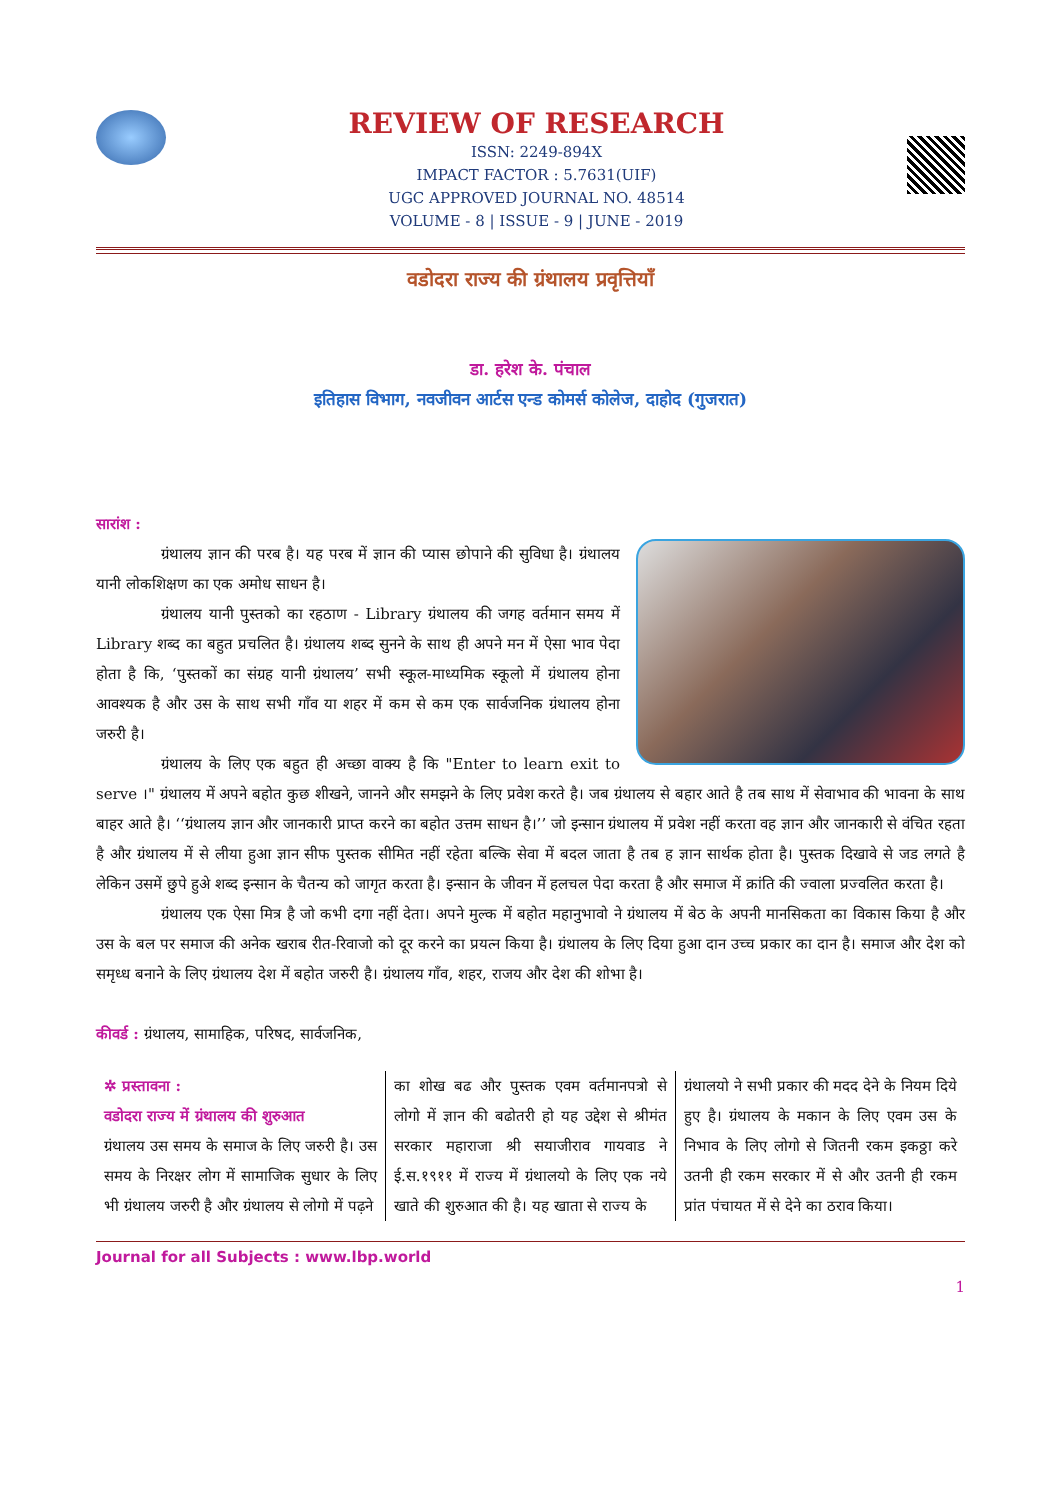REVIEW OF RESEARCH
ISSN: 2249-894X
IMPACT FACTOR : 5.7631(UIF)
UGC APPROVED JOURNAL NO. 48514
VOLUME - 8 | ISSUE - 9 | JUNE - 2019
वडोदरा राज्य की ग्रंथालय प्रवृत्तियाँ
डा. हरेश के. पंचाल
इतिहास विभाग, नवजीवन आर्टस एन्ड कोमर्स कोलेज, दाहोद (गुजरात)
सारांश :
ग्रंथालय ज्ञान की परब है। यह परब में ज्ञान की प्यास छोपाने की सुविधा है। ग्रंथालय यानी लोकशिक्षण का एक अमोध साधन है।
ग्रंथालय यानी पुस्तको का रहठाण - Library ग्रंथालय की जगह वर्तमान समय में Library शब्द का बहुत प्रचलित है। ग्रंथालय शब्द सुनने के साथ ही अपने मन में ऐसा भाव पेदा होता है कि, ‘पुस्तकों का संग्रह यानी ग्रंथालय’ सभी स्कूल-माध्यमिक स्कूलो में ग्रंथालय होना आवश्यक है और उस के साथ सभी गाँव या शहर में कम से कम एक सार्वजनिक ग्रंथालय होना जरुरी है।
ग्रंथालय के लिए एक बहुत ही अच्छा वाक्य है कि "Enter to learn exit to serve ।" ग्रंथालय में अपने बहोत कुछ शीखने, जानने और समझने के लिए प्रवेश करते है। जब ग्रंथालय से बहार आते है तब साथ में सेवाभाव की भावना के साथ बाहर आते है। ‘‘ग्रंथालय ज्ञान और जानकारी प्राप्त करने का बहोत उत्तम साधन है।’’ जो इन्सान ग्रंथालय में प्रवेश नहीं करता वह ज्ञान और जानकारी से वंचित रहता है और ग्रंथालय में से लीया हुआ ज्ञान सीफ पुस्तक सीमित नहीं रहेता बल्कि सेवा में बदल जाता है तब ह ज्ञान सार्थक होता है। पुस्तक दिखावे से जड लगते है लेकिन उसमें छुपे हुअे शब्द इन्सान के चैतन्य को जागृत करता है। इन्सान के जीवन में हलचल पेदा करता है और समाज में क्रांति की ज्वाला प्रज्वलित करता है।
ग्रंथालय एक ऐसा मित्र है जो कभी दगा नहीं देता। अपने मुल्क में बहोत महानुभावो ने ग्रंथालय में बेठ के अपनी मानसिकता का विकास किया है और उस के बल पर समाज की अनेक खराब रीत-रिवाजो को दूर करने का प्रयत्न किया है। ग्रंथालय के लिए दिया हुआ दान उच्च प्रकार का दान है। समाज और देश को समृध्ध बनाने के लिए ग्रंथालय देश में बहोत जरुरी है। ग्रंथालय गाँव, शहर, राजय और देश की शोभा है।
कीवर्ड : ग्रंथालय, सामाहिक, परिषद, सार्वजनिक,
✲ प्रस्तावना :
वडोदरा राज्य में ग्रंथालय की शुरुआत
ग्रंथालय उस समय के समाज के लिए जरुरी है। उस समय के निरक्षर लोग में सामाजिक सुधार के लिए भी ग्रंथालय जरुरी है और ग्रंथालय से लोगो में पढ़ने
का शोख बढ और पुस्तक एवम वर्तमानपत्रो से लोगो में ज्ञान की बढोतरी हो यह उद्देश से श्रीमंत सरकार महाराजा श्री सयाजीराव गायवाड ने ई.स.१९११ में राज्य में ग्रंथालयो के लिए एक नये खाते की शुरुआत की है। यह खाता से राज्य के
ग्रंथालयो ने सभी प्रकार की मदद देने के नियम दिये हुए है। ग्रंथालय के मकान के लिए एवम उस के निभाव के लिए लोगो से जितनी रकम इकठ्ठा करे उतनी ही रकम सरकार में से और उतनी ही रकम प्रांत पंचायत में से देने का ठराव किया।
Journal for all Subjects : www.lbp.world
1